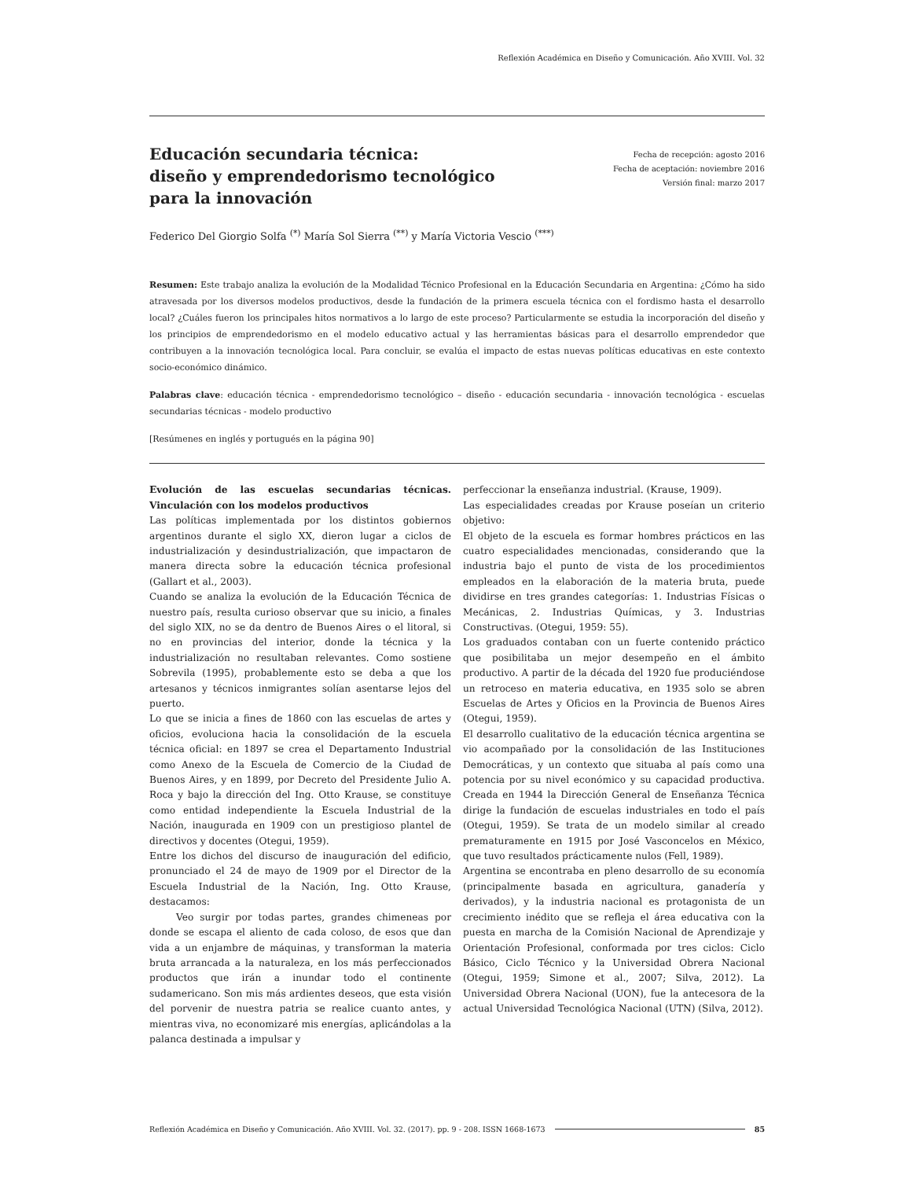Reflexión Académica en Diseño y Comunicación. Año XVIII. Vol. 32
Educación secundaria técnica:
diseño y emprendedorismo tecnológico
para la innovación
Fecha de recepción: agosto 2016
Fecha de aceptación: noviembre 2016
Versión final: marzo 2017
Federico Del Giorgio Solfa <sup>(*)</sup> María Sol Sierra <sup>(**)</sup> y María Victoria Vescio <sup>(***)</sup>
Resumen: Este trabajo analiza la evolución de la Modalidad Técnico Profesional en la Educación Secundaria en Argentina: ¿Cómo ha sido atravesada por los diversos modelos productivos, desde la fundación de la primera escuela técnica con el fordismo hasta el desarrollo local? ¿Cuáles fueron los principales hitos normativos a lo largo de este proceso? Particularmente se estudia la incorporación del diseño y los principios de emprendedorismo en el modelo educativo actual y las herramientas básicas para el desarrollo emprendedor que contribuyen a la innovación tecnológica local. Para concluir, se evalúa el impacto de estas nuevas políticas educativas en este contexto socio-económico dinámico.
Palabras clave: educación técnica - emprendedorismo tecnológico – diseño - educación secundaria - innovación tecnológica - escuelas secundarias técnicas - modelo productivo
[Resúmenes en inglés y portugués en la página 90]
Evolución de las escuelas secundarias técnicas. Vinculación con los modelos productivos
Las políticas implementada por los distintos gobiernos argentinos durante el siglo XX, dieron lugar a ciclos de industrialización y desindustrialización, que impactaron de manera directa sobre la educación técnica profesional (Gallart et al., 2003).
Cuando se analiza la evolución de la Educación Técnica de nuestro país, resulta curioso observar que su inicio, a finales del siglo XIX, no se da dentro de Buenos Aires o el litoral, si no en provincias del interior, donde la técnica y la industrialización no resultaban relevantes. Como sostiene Sobrevila (1995), probablemente esto se deba a que los artesanos y técnicos inmigrantes solían asentarse lejos del puerto.
Lo que se inicia a fines de 1860 con las escuelas de artes y oficios, evoluciona hacia la consolidación de la escuela técnica oficial: en 1897 se crea el Departamento Industrial como Anexo de la Escuela de Comercio de la Ciudad de Buenos Aires, y en 1899, por Decreto del Presidente Julio A. Roca y bajo la dirección del Ing. Otto Krause, se constituye como entidad independiente la Escuela Industrial de la Nación, inaugurada en 1909 con un prestigioso plantel de directivos y docentes (Otegui, 1959).
Entre los dichos del discurso de inauguración del edificio, pronunciado el 24 de mayo de 1909 por el Director de la Escuela Industrial de la Nación, Ing. Otto Krause, destacamos:
Veo surgir por todas partes, grandes chimeneas por donde se escapa el aliento de cada coloso, de esos que dan vida a un enjambre de máquinas, y transforman la materia bruta arrancada a la naturaleza, en los más perfeccionados productos que irán a inundar todo el continente sudamericano. Son mis más ardientes deseos, que esta visión del porvenir de nuestra patria se realice cuanto antes, y mientras viva, no economizaré mis energías, aplicándolas a la palanca destinada a impulsar y
perfeccionar la enseñanza industrial. (Krause, 1909).
Las especialidades creadas por Krause poseían un criterio objetivo:
El objeto de la escuela es formar hombres prácticos en las cuatro especialidades mencionadas, considerando que la industria bajo el punto de vista de los procedimientos empleados en la elaboración de la materia bruta, puede dividirse en tres grandes categorías: 1. Industrias Físicas o Mecánicas, 2. Industrias Químicas, y 3. Industrias Constructivas. (Otegui, 1959: 55).
Los graduados contaban con un fuerte contenido práctico que posibilitaba un mejor desempeño en el ámbito productivo. A partir de la década del 1920 fue produciéndose un retroceso en materia educativa, en 1935 solo se abren Escuelas de Artes y Oficios en la Provincia de Buenos Aires (Otegui, 1959).
El desarrollo cualitativo de la educación técnica argentina se vio acompañado por la consolidación de las Instituciones Democráticas, y un contexto que situaba al país como una potencia por su nivel económico y su capacidad productiva. Creada en 1944 la Dirección General de Enseñanza Técnica dirige la fundación de escuelas industriales en todo el país (Otegui, 1959). Se trata de un modelo similar al creado prematuramente en 1915 por José Vasconcelos en México, que tuvo resultados prácticamente nulos (Fell, 1989).
Argentina se encontraba en pleno desarrollo de su economía (principalmente basada en agricultura, ganadería y derivados), y la industria nacional es protagonista de un crecimiento inédito que se refleja el área educativa con la puesta en marcha de la Comisión Nacional de Aprendizaje y Orientación Profesional, conformada por tres ciclos: Ciclo Básico, Ciclo Técnico y la Universidad Obrera Nacional (Otegui, 1959; Simone et al., 2007; Silva, 2012). La Universidad Obrera Nacional (UON), fue la antecesora de la actual Universidad Tecnológica Nacional (UTN) (Silva, 2012).
Reflexión Académica en Diseño y Comunicación. Año XVIII. Vol. 32. (2017). pp. 9 - 208. ISSN 1668-1673 85